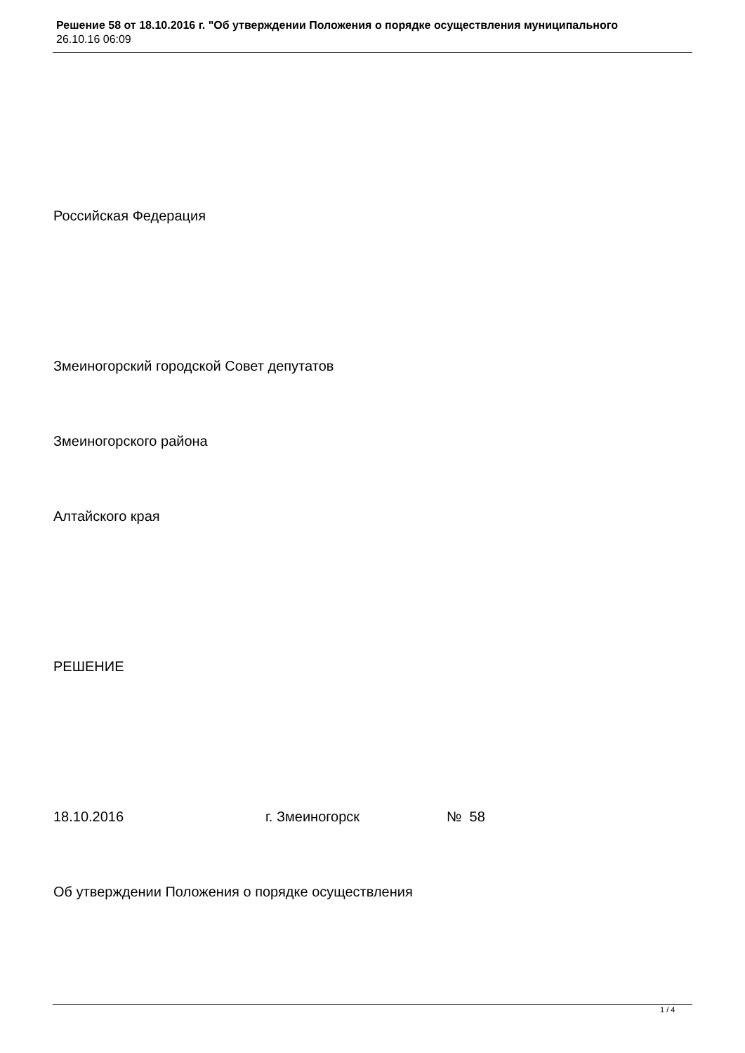Решение 58 от 18.10.2016 г. "Об утверждении Положения о порядке осуществления муниципального
26.10.16 06:09
Российская Федерация
Змеиногорский городской Совет депутатов
Змеиногорского района
Алтайского края
РЕШЕНИЕ
18.10.2016 г. Змеиногорск № 58
Об утверждении Положения о порядке осуществления
1 / 4